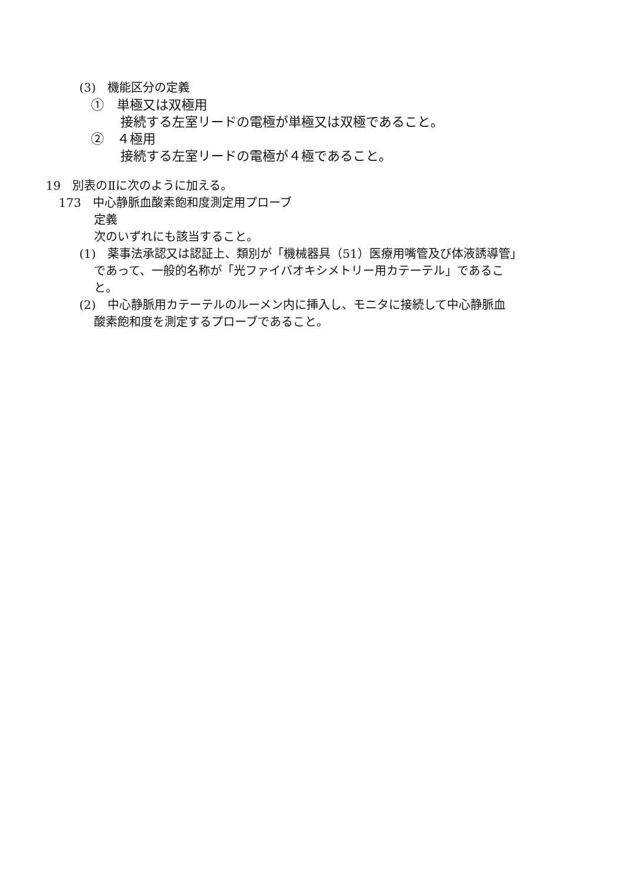(3)　機能区分の定義
①　単極又は双極用
接続する左室リードの電極が単極又は双極であること。
②　４極用
接続する左室リードの電極が４極であること。
19　別表のⅡに次のように加える。
173　中心静脈血酸素飽和度測定用プローブ
定義
次のいずれにも該当すること。
(1)　薬事法承認又は認証上、類別が「機械器具（51）医療用嘴管及び体液誘導管」
であって、一般的名称が「光ファイバオキシメトリー用カテーテル」であるこ
と。
(2)　中心静脈用カテーテルのルーメン内に挿入し、モニタに接続して中心静脈血
酸素飽和度を測定するプローブであること。